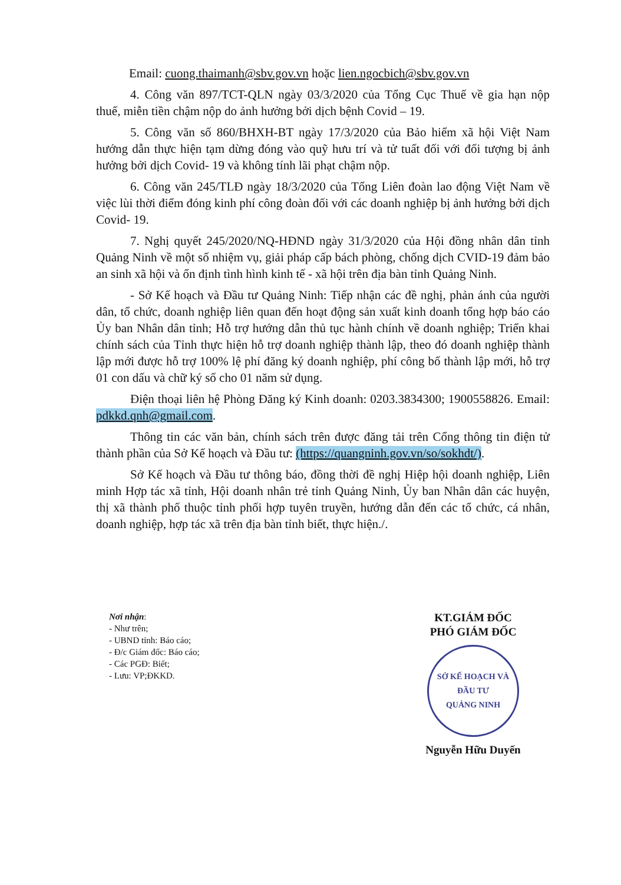Email: cuong.thaimanh@sbv.gov.vn hoặc lien.ngocbich@sbv.gov.vn
4. Công văn 897/TCT-QLN ngày 03/3/2020 của Tổng Cục Thuế về gia hạn nộp thuế, miễn tiền chậm nộp do ảnh hưởng bởi dịch bệnh Covid – 19.
5. Công văn số 860/BHXH-BT ngày 17/3/2020 của Bảo hiểm xã hội Việt Nam hướng dẫn thực hiện tạm dừng đóng vào quỹ hưu trí và tử tuất đối với đối tượng bị ảnh hưởng bởi dịch Covid- 19 và không tính lãi phạt chậm nộp.
6. Công văn 245/TLĐ ngày 18/3/2020 của Tổng Liên đoàn lao động Việt Nam về việc lùi thời điểm đóng kinh phí công đoàn đối với các doanh nghiệp bị ảnh hưởng bởi dịch Covid- 19.
7. Nghị quyết 245/2020/NQ-HĐND ngày 31/3/2020 của Hội đồng nhân dân tỉnh Quảng Ninh về một số nhiệm vụ, giải pháp cấp bách phòng, chống dịch CVID-19 đảm bảo an sinh xã hội và ổn định tình hình kinh tế - xã hội trên địa bàn tỉnh Quảng Ninh.
- Sở Kế hoạch và Đầu tư Quảng Ninh: Tiếp nhận các đề nghị, phản ánh của người dân, tổ chức, doanh nghiệp liên quan đến hoạt động sản xuất kinh doanh tổng hợp báo cáo Ủy ban Nhân dân tỉnh; Hỗ trợ hướng dẫn thủ tục hành chính về doanh nghiệp; Triển khai chính sách của Tỉnh thực hiện hỗ trợ doanh nghiệp thành lập, theo đó doanh nghiệp thành lập mới được hỗ trợ 100% lệ phí đăng ký doanh nghiệp, phí công bố thành lập mới, hỗ trợ 01 con dấu và chữ ký số cho 01 năm sử dụng.
Điện thoại liên hệ Phòng Đăng ký Kinh doanh: 0203.3834300; 1900558826. Email: pdkkd.qnh@gmail.com.
Thông tin các văn bản, chính sách trên được đăng tải trên Cổng thông tin điện tử thành phần của Sở Kế hoạch và Đầu tư: (https://quangninh.gov.vn/so/sokhdt/).
Sở Kế hoạch và Đầu tư thông báo, đồng thời đề nghị Hiệp hội doanh nghiệp, Liên minh Hợp tác xã tỉnh, Hội doanh nhân trẻ tỉnh Quảng Ninh, Ủy ban Nhân dân các huyện, thị xã thành phố thuộc tỉnh phối hợp tuyên truyền, hướng dẫn đến các tổ chức, cá nhân, doanh nghiệp, hợp tác xã trên địa bàn tỉnh biết, thực hiện./.
Nơi nhận:
- Như trên;
- UBND tỉnh: Báo cáo;
- Đ/c Giám đốc: Báo cáo;
- Các PGĐ: Biết;
- Lưu: VP;ĐKKD.
KT.GIÁM ĐỐC
PHÓ GIÁM ĐỐC
SỞ KẾ HOẠCH VÀ ĐẦU TƯ
QUẢNG NINH
Nguyễn Hữu Duyến